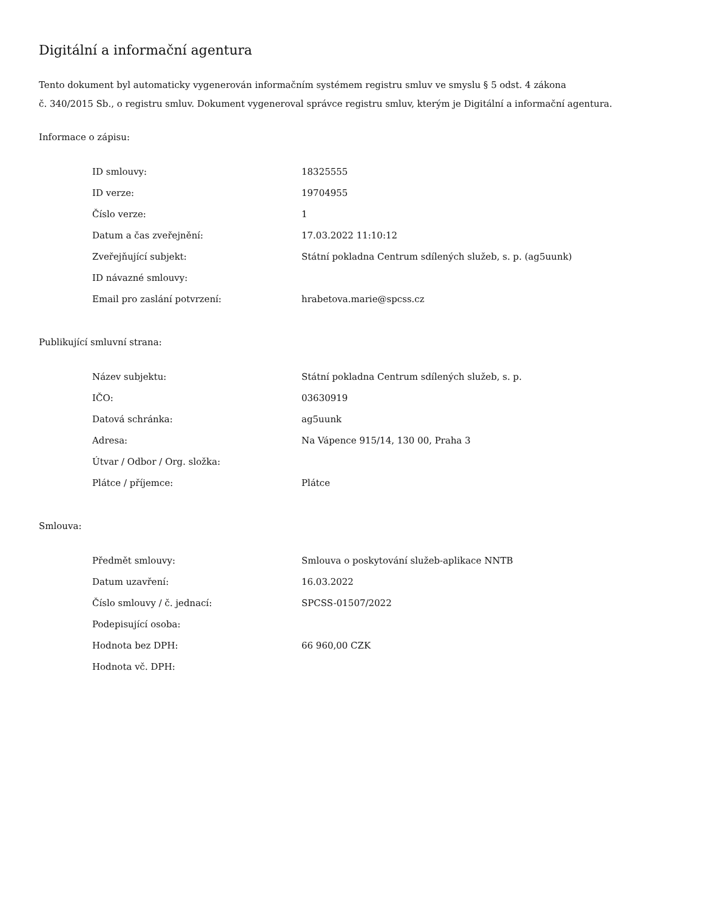Digitální a informační agentura
Tento dokument byl automaticky vygenerován informačním systémem registru smluv ve smyslu § 5 odst. 4 zákona
č. 340/2015 Sb., o registru smluv. Dokument vygeneroval správce registru smluv, kterým je Digitální a informační agentura.
Informace o zápisu:
| ID smlouvy: | 18325555 |
| ID verze: | 19704955 |
| Číslo verze: | 1 |
| Datum a čas zveřejnění: | 17.03.2022 11:10:12 |
| Zveřejňující subjekt: | Státní pokladna Centrum sdílených služeb, s. p. (ag5uunk) |
| ID návazné smlouvy: | |
| Email pro zaslání potvrzení: | hrabetova.marie@spcss.cz |
Publikující smluvní strana:
| Název subjektu: | Státní pokladna Centrum sdílených služeb, s. p. |
| IČO: | 03630919 |
| Datová schránka: | ag5uunk |
| Adresa: | Na Vápence 915/14, 130 00, Praha 3 |
| Útvar / Odbor / Org. složka: | |
| Plátce / příjemce: | Plátce |
Smlouva:
| Předmět smlouvy: | Smlouva o poskytování služeb-aplikace NNTB |
| Datum uzavření: | 16.03.2022 |
| Číslo smlouvy / č. jednací: | SPCSS-01507/2022 |
| Podepisující osoba: | |
| Hodnota bez DPH: | 66 960,00 CZK |
| Hodnota vč. DPH: | |